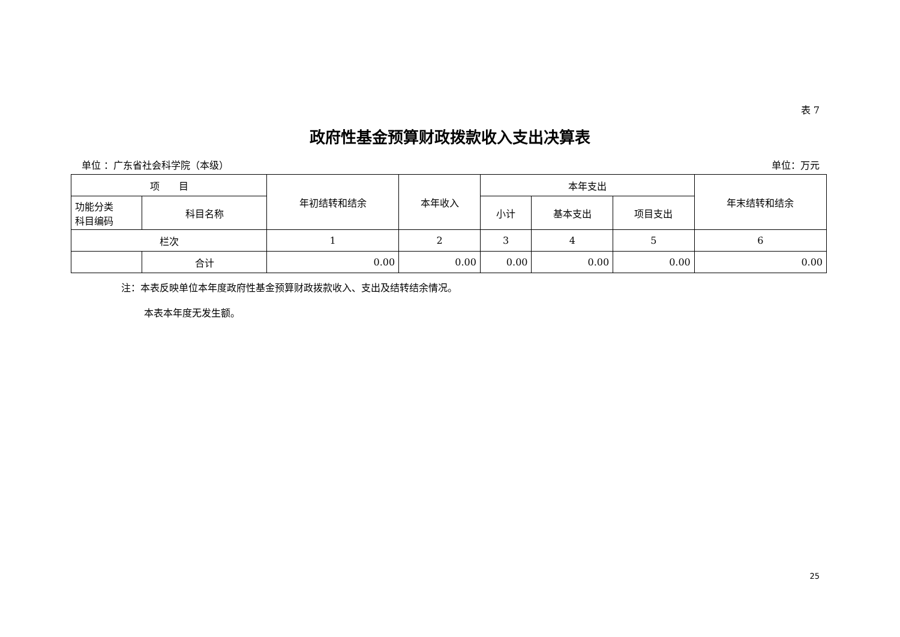表 7
政府性基金预算财政拨款收入支出决算表
单位 ：广东省社会科学院（本级） 单位：万元
| 项 目 | | 年初结转和结余 | 本年收入 | 本年支出 | | | 年末结转和结余 |
| --- | --- | --- | --- | --- | --- | --- | --- |
| 功能分类 科目编码 | 科目名称 | | | 小计 | 基本支出 | 项目支出 | |
| 栏次 | | 1 | 2 | 3 | 4 | 5 | 6 |
| | 合计 | 0.00 | 0.00 | 0.00 | 0.00 | 0.00 | 0.00 |
注：本表反映单位本年度政府性基金预算财政拨款收入、支出及结转结余情况。
本表本年度无发生额。
25